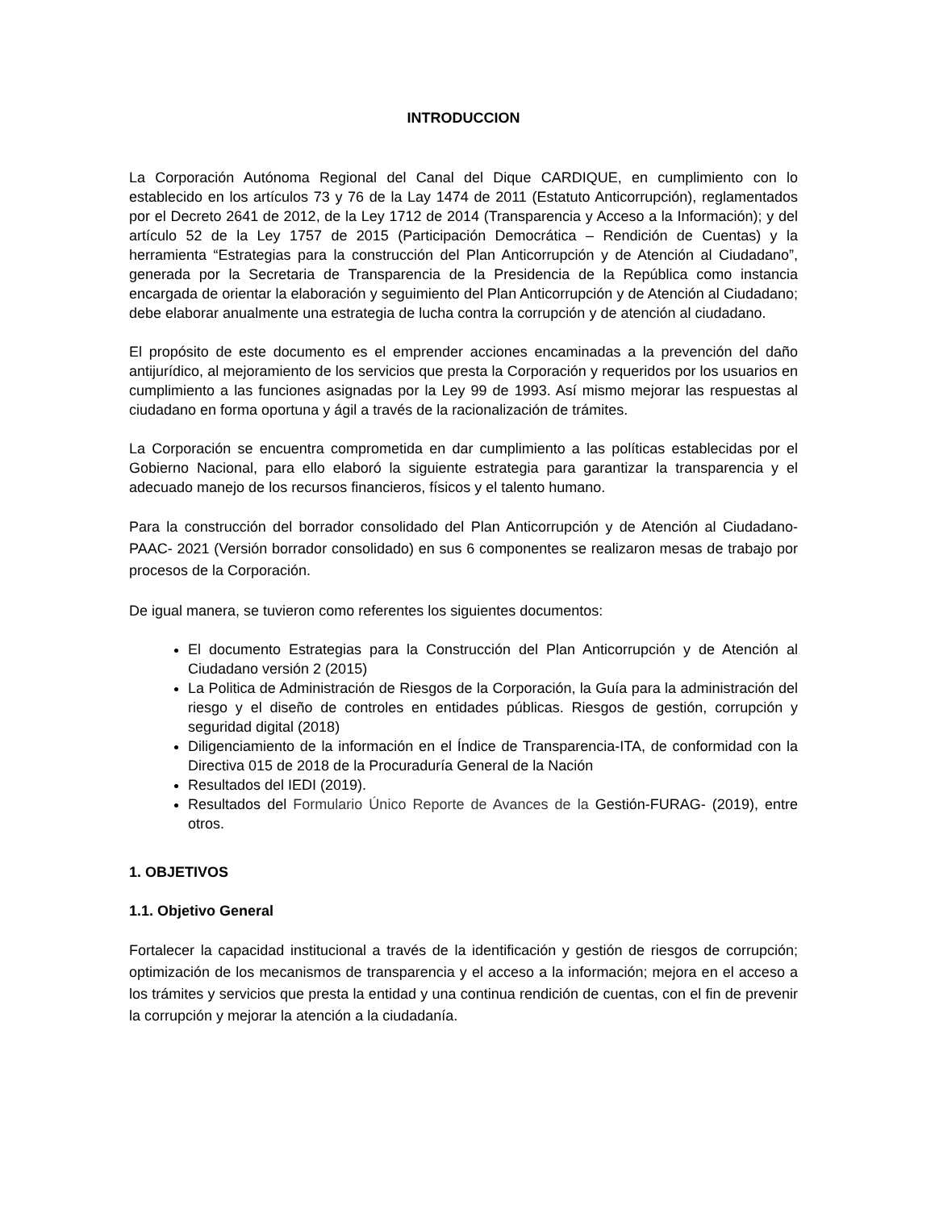INTRODUCCION
La Corporación Autónoma Regional del Canal del Dique CARDIQUE, en cumplimiento con lo establecido en los artículos 73 y 76 de la Lay 1474 de 2011 (Estatuto Anticorrupción), reglamentados por el Decreto 2641 de 2012, de la Ley 1712 de 2014 (Transparencia y Acceso a la Información); y del artículo 52 de la Ley 1757 de 2015 (Participación Democrática – Rendición de Cuentas) y la herramienta “Estrategias para la construcción del Plan Anticorrupción y de Atención al Ciudadano”, generada por la Secretaria de Transparencia de la Presidencia de la República como instancia encargada de orientar la elaboración y seguimiento del Plan Anticorrupción y de Atención al Ciudadano; debe elaborar anualmente una estrategia de lucha contra la corrupción y de atención al ciudadano.
El propósito de este documento es el emprender acciones encaminadas a la prevención del daño antijurídico, al mejoramiento de los servicios que presta la Corporación y requeridos por los usuarios en cumplimiento a las funciones asignadas por la Ley 99 de 1993. Así mismo mejorar las respuestas al ciudadano en forma oportuna y ágil a través de la racionalización de trámites.
La Corporación se encuentra comprometida en dar cumplimiento a las políticas establecidas por el Gobierno Nacional, para ello elaboró la siguiente estrategia para garantizar la transparencia y el adecuado manejo de los recursos financieros, físicos y el talento humano.
Para la construcción del borrador consolidado del Plan Anticorrupción y de Atención al Ciudadano-PAAC- 2021 (Versión borrador consolidado) en sus 6 componentes se realizaron mesas de trabajo por procesos de la Corporación.
De igual manera, se tuvieron como referentes los siguientes documentos:
El documento Estrategias para la Construcción del Plan Anticorrupción y de Atención al Ciudadano versión 2 (2015)
La Politica de Administración de Riesgos de la Corporación, la Guía para la administración del riesgo y el diseño de controles en entidades públicas. Riesgos de gestión, corrupción y seguridad digital (2018)
Diligenciamiento de la información en el Índice de Transparencia-ITA, de conformidad con la Directiva 015 de 2018 de la Procuraduría General de la Nación
Resultados del IEDI (2019).
Resultados del Formulario Único Reporte de Avances de la Gestión-FURAG- (2019), entre otros.
1. OBJETIVOS
1.1. Objetivo General
Fortalecer la capacidad institucional a través de la identificación y gestión de riesgos de corrupción; optimización de los mecanismos de transparencia y el acceso a la información; mejora en el acceso a los trámites y servicios que presta la entidad y una continua rendición de cuentas, con el fin de prevenir la corrupción y mejorar la atención a la ciudadanía.